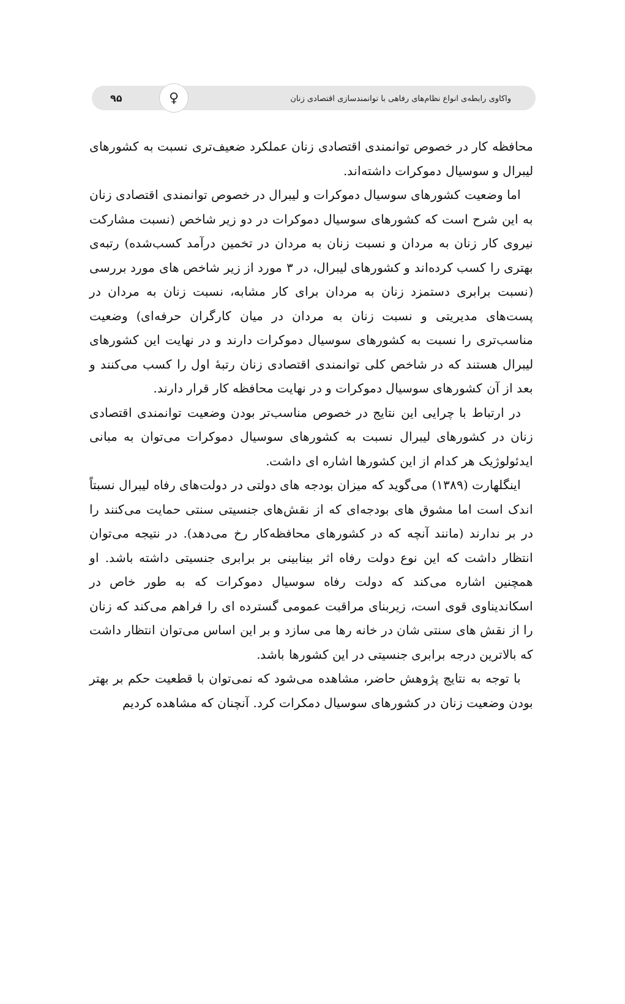واکاوی رابطه‌ی انواع نظام‌های رفاهی با توانمندسازی اقتصادی زنان ♀ ۹۵
محافظه کار در خصوص توانمندی اقتصادی زنان عملکرد ضعیف‌تری نسبت به کشورهای لیبرال و سوسیال دموکرات داشته‌اند.
اما وضعیت کشورهای سوسیال دموکرات و لیبرال در خصوص توانمندی اقتصادی زنان به این شرح است که کشورهای سوسیال دموکرات در دو زیر شاخص (نسبت مشارکت نیروی کار زنان به مردان و نسبت زنان به مردان در تخمین درآمد کسب‌شده) رتبه‌ی بهتری را کسب کرده‌اند و کشورهای لیبرال، در ۳ مورد از زیر شاخص های مورد بررسی (نسبت برابری دستمزد زنان به مردان برای کار مشابه، نسبت زنان به مردان در پست‌های مدیریتی و نسبت زنان به مردان در میان کارگران حرفه‌ای) وضعیت مناسب‌تری را نسبت به کشورهای سوسیال دموکرات دارند و در نهایت این کشورهای لیبرال هستند که در شاخص کلی توانمندی اقتصادی زنان رتبهٔ اول را کسب می‌کنند و بعد از آن کشورهای سوسیال دموکرات و در نهایت محافظه کار قرار دارند.
در ارتباط با چرایی این نتایج در خصوص مناسب‌تر بودن وضعیت توانمندی اقتصادی زنان در کشورهای لیبرال نسبت به کشورهای سوسیال دموکرات می‌توان به مبانی ایدئولوژیک هر کدام از این کشورها اشاره ای داشت.
اینگلهارت (۱۳۸۹) می‌گوید که میزان بودجه های دولتی در دولت‌های رفاه لیبرال نسبتاً اندک است اما مشوق های بودجه‌ای که از نقش‌های جنسیتی سنتی حمایت می‌کنند را در بر ندارند (مانند آنچه که در کشورهای محافظه‌کار رخ می‌دهد). در نتیجه می‌توان انتظار داشت که این نوع دولت رفاه اثر بینابینی بر برابری جنسیتی داشته باشد. او همچنین اشاره می‌کند که دولت رفاه سوسیال دموکرات که به طور خاص در اسکاندیناوی قوی است، زیربنای مراقبت عمومی گسترده ای را فراهم می‌کند که زنان را از نقش های سنتی شان در خانه رها می سازد و بر این اساس می‌توان انتظار داشت که بالاترین درجه برابری جنسیتی در این کشورها باشد.
با توجه به نتایج پژوهش حاضر، مشاهده می‌شود که نمی‌توان با قطعیت حکم بر بهتر بودن وضعیت زنان در کشورهای سوسیال دمکرات کرد. آنچنان که مشاهده کردیم